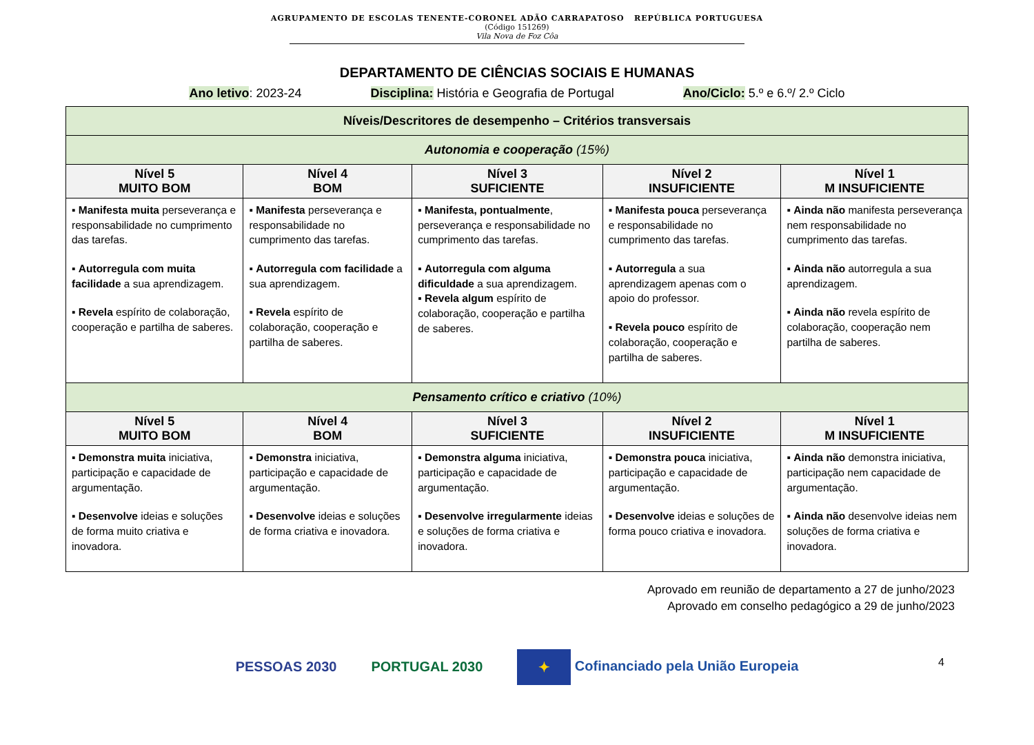AGRUPAMENTO DE ESCOLAS TENENTE-CORONEL ADÃO CARRAPATOSO REPÚBLICA PORTUGUESA
(Código 151269)
Vila Nova de Foz Côa
DEPARTAMENTO DE CIÊNCIAS SOCIAIS E HUMANAS
Ano letivo: 2023-24 Disciplina: História e Geografia de Portugal Ano/Ciclo: 5.º e 6.º/ 2.º Ciclo
| Níveis/Descritores de desempenho – Critérios transversais | | | | |
| --- | --- | --- | --- | --- |
| Autonomia e cooperação (15%) | | | | |
| Nível 5 MUITO BOM | Nível 4 BOM | Nível 3 SUFICIENTE | Nível 2 INSUFICIENTE | Nível 1 M INSUFICIENTE |
| ▪ Manifesta muita perseverança e responsabilidade no cumprimento das tarefas. ▪ Autorregula com muita facilidade a sua aprendizagem. ▪ Revela espírito de colaboração, cooperação e partilha de saberes. | ▪ Manifesta perseverança e responsabilidade no cumprimento das tarefas. ▪ Autorregula com facilidade a sua aprendizagem. ▪ Revela espírito de colaboração, cooperação e partilha de saberes. | ▪ Manifesta, pontualmente , perseverança e responsabilidade no cumprimento das tarefas. ▪ Autorregula com alguma dificuldade a sua aprendizagem. ▪ Revela algum espírito de colaboração, cooperação e partilha de saberes. | ▪ Manifesta pouca perseverança e responsabilidade no cumprimento das tarefas. ▪ Autorregula a sua aprendizagem apenas com o apoio do professor. ▪ Revela pouco espírito de colaboração, cooperação e partilha de saberes. | ▪ Ainda não manifesta perseverança nem responsabilidade no cumprimento das tarefas. ▪ Ainda não autorregula a sua aprendizagem. ▪ Ainda não revela espírito de colaboração, cooperação nem partilha de saberes. |
| Pensamento crítico e criativo (10%) | | | | |
| Nível 5 MUITO BOM | Nível 4 BOM | Nível 3 SUFICIENTE | Nível 2 INSUFICIENTE | Nível 1 M INSUFICIENTE |
| ▪ Demonstra muita iniciativa, participação e capacidade de argumentação. ▪ Desenvolve ideias e soluções de forma muito criativa e inovadora. | ▪ Demonstra iniciativa, participação e capacidade de argumentação. ▪ Desenvolve ideias e soluções de forma criativa e inovadora. | ▪ Demonstra alguma iniciativa, participação e capacidade de argumentação. ▪ Desenvolve irregularmente ideias e soluções de forma criativa e inovadora. | ▪ Demonstra pouca iniciativa, participação e capacidade de argumentação. ▪ Desenvolve ideias e soluções de forma pouco criativa e inovadora. | ▪ Ainda não demonstra iniciativa, participação nem capacidade de argumentação. ▪ Ainda não desenvolve ideias nem soluções de forma criativa e inovadora. |
Aprovado em reunião de departamento a 27 de junho/2023
Aprovado em conselho pedagógico a 29 de junho/2023
PESSOAS 2030 PORTUGAL 2030 ✦ Cofinanciado pela União Europeia 4